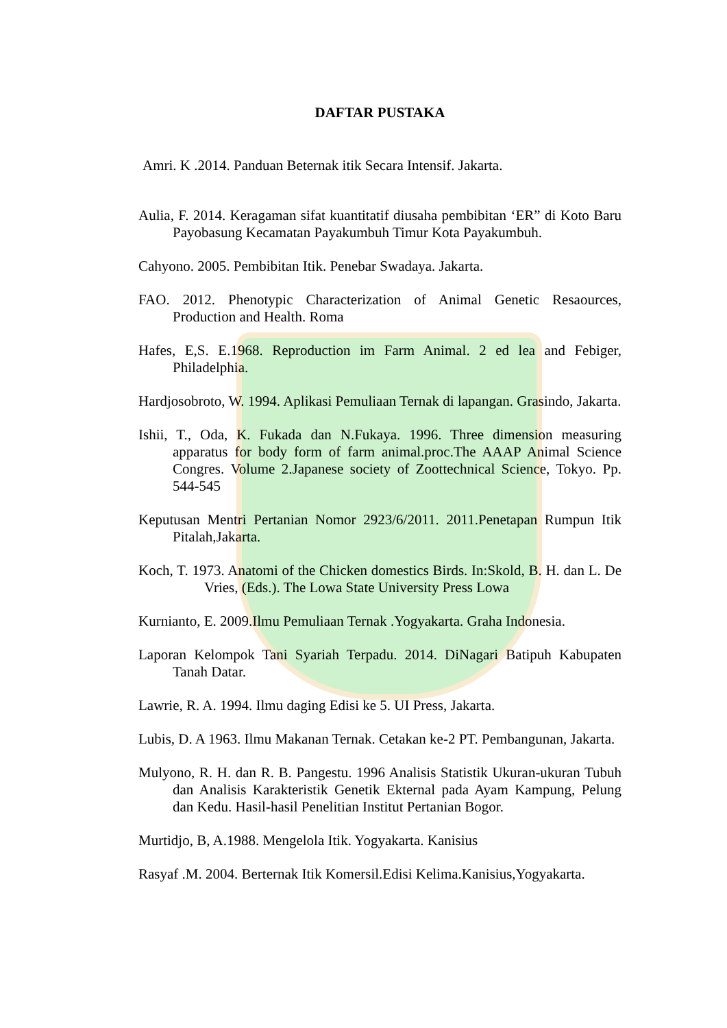DAFTAR PUSTAKA
Amri. K .2014. Panduan Beternak itik Secara Intensif. Jakarta.
Aulia, F. 2014. Keragaman sifat kuantitatif diusaha pembibitan ‘ER” di Koto Baru Payobasung Kecamatan Payakumbuh Timur Kota Payakumbuh.
Cahyono. 2005. Pembibitan Itik. Penebar Swadaya. Jakarta.
FAO. 2012. Phenotypic Characterization of Animal Genetic Resaources, Production and Health. Roma
Hafes, E,S. E.1968. Reproduction im Farm Animal. 2 ed lea and Febiger, Philadelphia.
Hardjosobroto, W. 1994. Aplikasi Pemuliaan Ternak di lapangan. Grasindo, Jakarta.
Ishii, T., Oda, K. Fukada dan N.Fukaya. 1996. Three dimension measuring apparatus for body form of farm animal.proc.The AAAP Animal Science Congres. Volume 2.Japanese society of Zoottechnical Science, Tokyo. Pp. 544-545
Keputusan Mentri Pertanian Nomor 2923/6/2011. 2011.Penetapan Rumpun Itik Pitalah,Jakarta.
Koch, T. 1973. Anatomi of the Chicken domestics Birds. In:Skold, B. H. dan L. De Vries, (Eds.). The Lowa State University Press Lowa
Kurnianto, E. 2009.Ilmu Pemuliaan Ternak .Yogyakarta. Graha Indonesia.
Laporan Kelompok Tani Syariah Terpadu. 2014. DiNagari Batipuh Kabupaten Tanah Datar.
Lawrie, R. A. 1994. Ilmu daging Edisi ke 5. UI Press, Jakarta.
Lubis, D. A 1963. Ilmu Makanan Ternak. Cetakan ke-2 PT. Pembangunan, Jakarta.
Mulyono, R. H. dan R. B. Pangestu. 1996 Analisis Statistik Ukuran-ukuran Tubuh dan Analisis Karakteristik Genetik Ekternal pada Ayam Kampung, Pelung dan Kedu. Hasil-hasil Penelitian Institut Pertanian Bogor.
Murtidjo, B, A.1988. Mengelola Itik. Yogyakarta. Kanisius
Rasyaf .M. 2004. Berternak Itik Komersil.Edisi Kelima.Kanisius,Yogyakarta.